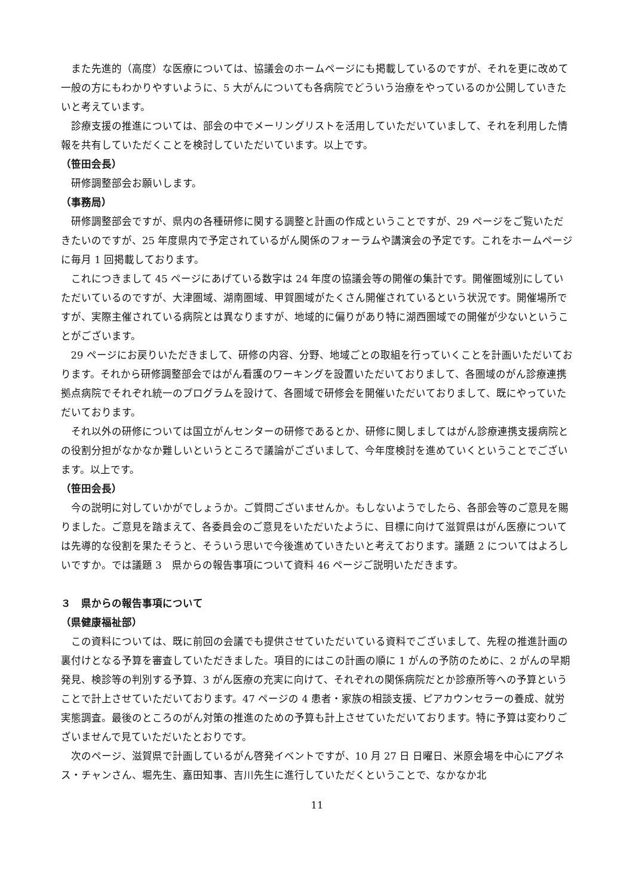また先進的（高度）な医療については、協議会のホームページにも掲載しているのですが、それを更に改めて一般の方にもわかりやすいように、5 大がんについても各病院でどういう治療をやっているのか公開していきたいと考えています。
診療支援の推進については、部会の中でメーリングリストを活用していただいていまして、それを利用した情報を共有していただくことを検討していただいています。以上です。
（笹田会長）
研修調整部会お願いします。
（事務局）
研修調整部会ですが、県内の各種研修に関する調整と計画の作成ということですが、29 ページをご覧いただきたいのですが、25 年度県内で予定されているがん関係のフォーラムや講演会の予定です。これをホームページに毎月 1 回掲載しております。
これにつきまして 45 ページにあげている数字は 24 年度の協議会等の開催の集計です。開催圏域別にしていただいているのですが、大津圏域、湖南圏域、甲賀圏域がたくさん開催されているという状況です。開催場所ですが、実際主催されている病院とは異なりますが、地域的に偏りがあり特に湖西圏域での開催が少ないということがございます。
29 ページにお戻りいただきまして、研修の内容、分野、地域ごとの取組を行っていくことを計画いただいております。それから研修調整部会ではがん看護のワーキングを設置いただいておりまして、各圏域のがん診療連携拠点病院でそれぞれ統一のプログラムを設けて、各圏域で研修会を開催いただいておりまして、既にやっていただいております。
それ以外の研修については国立がんセンターの研修であるとか、研修に関しましてはがん診療連携支援病院との役割分担がなかなか難しいというところで議論がございまして、今年度検討を進めていくということでございます。以上です。
（笹田会長）
今の説明に対していかがでしょうか。ご質問ございませんか。もしないようでしたら、各部会等のご意見を賜りました。ご意見を踏まえて、各委員会のご意見をいただいたように、目標に向けて滋賀県はがん医療については先導的な役割を果たそうと、そういう思いで今後進めていきたいと考えております。議題 2 についてはよろしいですか。では議題 3　県からの報告事項について資料 46 ページご説明いただきます。
３　県からの報告事項について
（県健康福祉部）
この資料については、既に前回の会議でも提供させていただいている資料でございまして、先程の推進計画の裏付けとなる予算を審査していただきました。項目的にはこの計画の順に 1 がんの予防のために、2 がんの早期発見、検診等の判別する予算、3 がん医療の充実に向けて、それぞれの関係病院だとか診療所等への予算ということで計上させていただいております。47 ページの 4 患者・家族の相談支援、ピアカウンセラーの養成、就労実態調査。最後のところのがん対策の推進のための予算も計上させていただいております。特に予算は変わりございませんで見ていただいたとおりです。
次のページ、滋賀県で計画しているがん啓発イベントですが、10 月 27 日 日曜日、米原会場を中心にアグネス・チャンさん、堀先生、嘉田知事、吉川先生に進行していただくということで、なかなか北
11